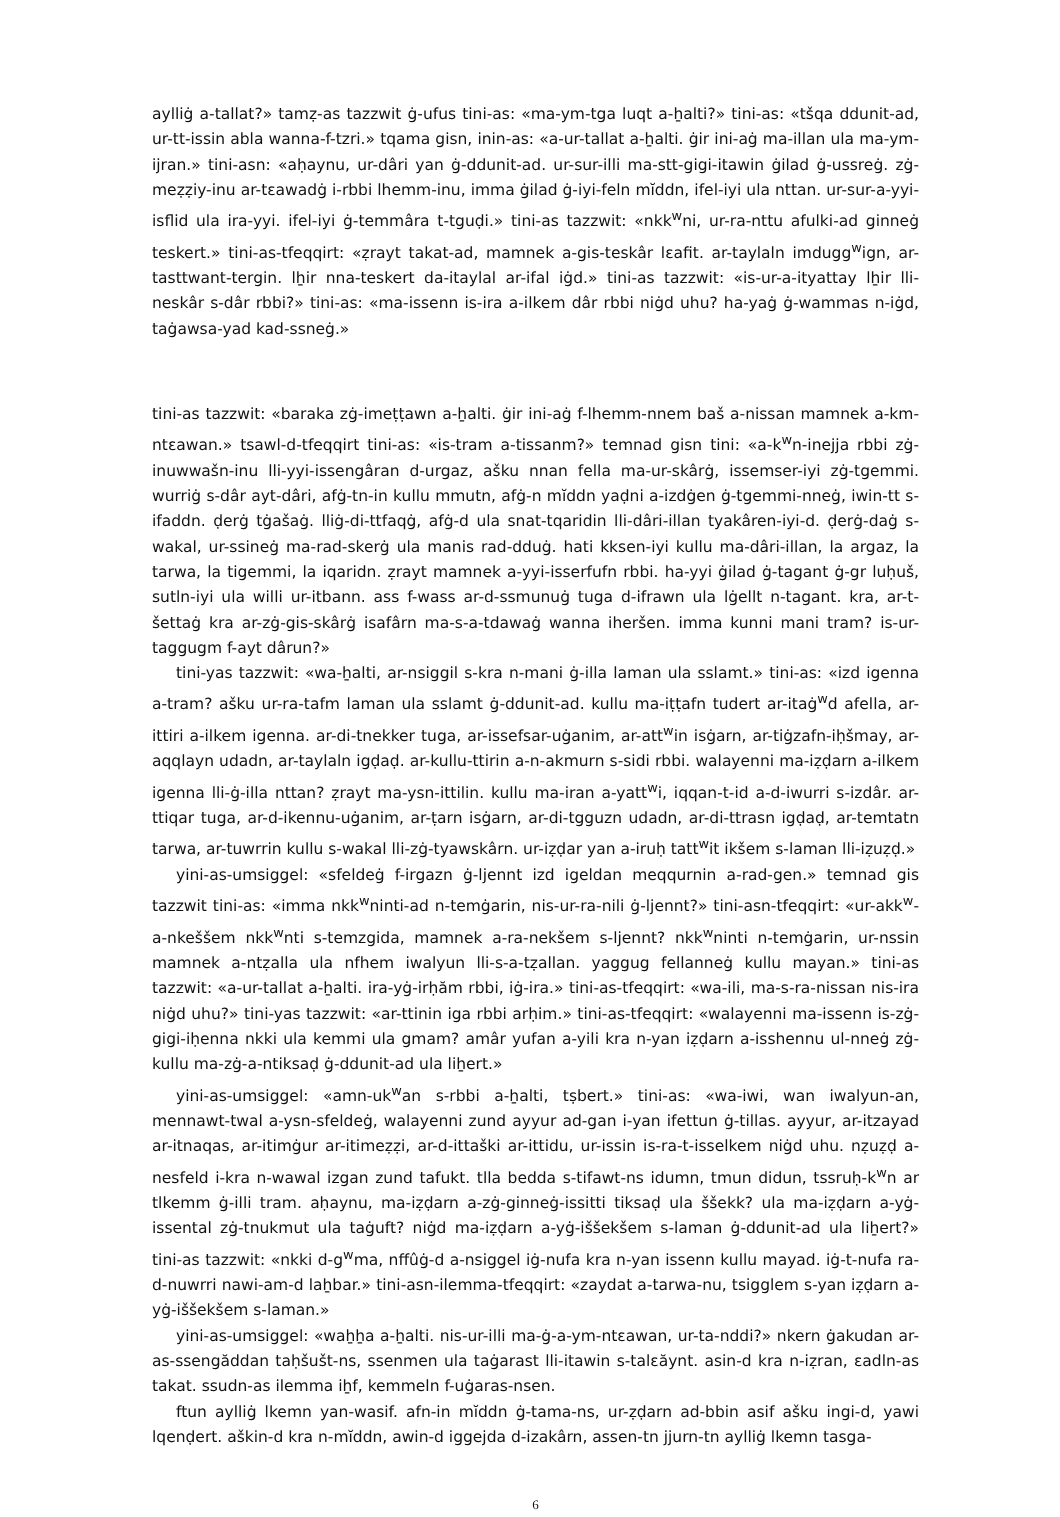aylliġ a-tallat?» tamẓ-as tazzwit ġ-ufus tini-as: «ma-ym-tga luqt a-ẖalti?» tini-as: «tšqa ddunit-ad, ur-tt-issin abla wanna-f-tzri.» tqama gisn, inin-as: «a-ur-tallat a-ẖalti. ġir ini-aġ ma-illan ula ma-ym-ijran.» tini-asn: «aḥaynu, ur-dâri yan ġ-ddunit-ad. ur-sur-illi ma-stt-gigi-itawin ġilad ġ-ussreġ. zġ-meẓẓiy-inu ar-tɛawadġ i-rbbi lhemm-inu, imma ġilad ġ-iyi-feln mĭddn, ifel-iyi ula nttan. ur-sur-a-yyi-isflid ula ira-yyi. ifel-iyi ġ-temmâra t-tguḍi.» tini-as tazzwit: «nkk<sup>w</sup>ni, ur-ra-nttu afulki-ad ginneġ teskert.» tini-as-tfeqqirt: «ẓrayt takat-ad, mamnek a-gis-teskâr lɛafit. ar-taylaln imdugg<sup>w</sup>ign, ar-tasttwant-tergin. lẖir nna-teskert da-itaylal ar-ifal iġd.» tini-as tazzwit: «is-ur-a-ityattay lẖir lli-neskâr s-dâr rbbi?» tini-as: «ma-issenn is-ira a-ilkem dâr rbbi niġd uhu? ha-yaġ ġ-wammas n-iġd, taġawsa-yad kad-ssneġ.»
tini-as tazzwit: «baraka zġ-imeṭṭawn a-ẖalti. ġir ini-aġ f-lhemm-nnem baš a-nissan mamnek a-km-ntɛawan.» tsawl-d-tfeqqirt tini-as: «is-tram a-tissanm?» temnad gisn tini: «a-k<sup>w</sup>n-inejja rbbi zġ-inuwwašn-inu lli-yyi-issengâran d-urgaz, ašku nnan fella ma-ur-skârġ, issemser-iyi zġ-tgemmi. wurriġ s-dâr ayt-dâri, afġ-tn-in kullu mmutn, afġ-n mĭddn yaḍni a-izdġen ġ-tgemmi-nneġ, iwin-tt s-ifaddn. ḍerġ tġašaġ. lliġ-di-ttfaqġ, afġ-d ula snat-tqaridin lli-dâri-illan tyakâren-iyi-d. ḍerġ-daġ s-wakal, ur-ssineġ ma-rad-skerġ ula manis rad-dduġ. hati kksen-iyi kullu ma-dâri-illan, la argaz, la tarwa, la tigemmi, la iqaridn. ẓrayt mamnek a-yyi-isserfufn rbbi. ha-yyi ġilad ġ-tagant ġ-gr luḥuš, sutln-iyi ula willi ur-itbann. ass f-wass ar-d-ssmunuġ tuga d-ifrawn ula lġellt n-tagant. kra, ar-t-šettaġ kra ar-zġ-gis-skârġ isafârn ma-s-a-tdawaġ wanna iheršen. imma kunni mani tram? is-ur-taggugm f-ayt dârun?»
tini-yas tazzwit: «wa-ẖalti, ar-nsiggil s-kra n-mani ġ-illa laman ula sslamt.» tini-as: «izd igenna a-tram? ašku ur-ra-tafm laman ula sslamt ġ-ddunit-ad. kullu ma-iṭṭafn tudert ar-itaġ<sup>w</sup>d afella, ar-ittiri a-ilkem igenna. ar-di-tnekker tuga, ar-issefsar-uġanim, ar-att<sup>w</sup>in isġarn, ar-tiġzafn-iḥšmay, ar-aqqlayn udadn, ar-taylaln igḍaḍ. ar-kullu-ttirin a-n-akmurn s-sidi rbbi. walayenni ma-iẓḍarn a-ilkem igenna lli-ġ-illa nttan? ẓrayt ma-ysn-ittilin. kullu ma-iran a-yatt<sup>w</sup>i, iqqan-t-id a-d-iwurri s-izdâr. ar-ttiqar tuga, ar-d-ikennu-uġanim, ar-ṭarn isġarn, ar-di-tgguzn udadn, ar-di-ttrasn igḍaḍ, ar-temtatn tarwa, ar-tuwrrin kullu s-wakal lli-zġ-tyawskârn. ur-iẓḍar yan a-iruḥ tatt<sup>w</sup>it ikšem s-laman lli-iẓuẓḍ.»
yini-as-umsiggel: «sfeldeġ f-irgazn ġ-ljennt izd igeldan meqqurnin a-rad-gen.» temnad gis tazzwit tini-as: «imma nkk<sup>w</sup>ninti-ad n-temġarin, nis-ur-ra-nili ġ-ljennt?» tini-asn-tfeqqirt: «ur-akk<sup>w</sup>-a-nkeššem nkk<sup>w</sup>nti s-temzgida, mamnek a-ra-nekšem s-ljennt? nkk<sup>w</sup>ninti n-temġarin, ur-nssin mamnek a-ntẓalla ula nfhem iwalyun lli-s-a-tẓallan. yaggug fellanneġ kullu mayan.» tini-as tazzwit: «a-ur-tallat a-ẖalti. ira-yġ-irḥăm rbbi, iġ-ira.» tini-as-tfeqqirt: «wa-ili, ma-s-ra-nissan nis-ira niġd uhu?» tini-yas tazzwit: «ar-ttinin iga rbbi arḥim.» tini-as-tfeqqirt: «walayenni ma-issenn is-zġ-gigi-iḥenna nkki ula kemmi ula gmam? amâr yufan a-yili kra n-yan iẓḍarn a-isshennu ul-nneġ zġ-kullu ma-zġ-a-ntiksaḍ ġ-ddunit-ad ula liẖert.»
yini-as-umsiggel: «amn-uk<sup>w</sup>an s-rbbi a-ẖalti, tṣbert.» tini-as: «wa-iwi, wan iwalyun-an, mennawt-twal a-ysn-sfeldeġ, walayenni zund ayyur ad-gan i-yan ifettun ġ-tillas. ayyur, ar-itzayad ar-itnaqas, ar-itimġur ar-itimeẓẓi, ar-d-ittaški ar-ittidu, ur-issin is-ra-t-isselkem niġd uhu. nẓuẓḍ a-nesfeld i-kra n-wawal izgan zund tafukt. tlla bedda s-tifawt-ns idumn, tmun didun, tssruḥ-k<sup>w</sup>n ar tlkemm ġ-illi tram. aḥaynu, ma-iẓḍarn a-zġ-ginneġ-issitti tiksaḍ ula ššekk? ula ma-iẓḍarn a-yġ-issental zġ-tnukmut ula taġuft? niġd ma-iẓḍarn a-yġ-iššekšem s-laman ġ-ddunit-ad ula liẖert?» tini-as tazzwit: «nkki d-g<sup>w</sup>ma, nffûġ-d a-nsiggel iġ-nufa kra n-yan issenn kullu mayad. iġ-t-nufa ra-d-nuwrri nawi-am-d laẖbar.» tini-asn-ilemma-tfeqqirt: «zaydat a-tarwa-nu, tsigglem s-yan iẓḍarn a-yġ-iššekšem s-laman.»
yini-as-umsiggel: «waẖẖa a-ẖalti. nis-ur-illi ma-ġ-a-ym-ntɛawan, ur-ta-nddi?» nkern ġakudan ar-as-ssengăddan taḥšušt-ns, ssenmen ula taġarast lli-itawin s-talɛăynt. asin-d kra n-iẓran, ɛadln-as takat. ssudn-as ilemma iẖf, kemmeln f-uġaras-nsen.
ftun aylliġ lkemn yan-wasif. afn-in mĭddn ġ-tama-ns, ur-ẓḍarn ad-bbin asif ašku ingi-d, yawi lqenḍert. aškin-d kra n-mĭddn, awin-d iggejda d-izakârn, assen-tn jjurn-tn aylliġ lkemn tasga-
6